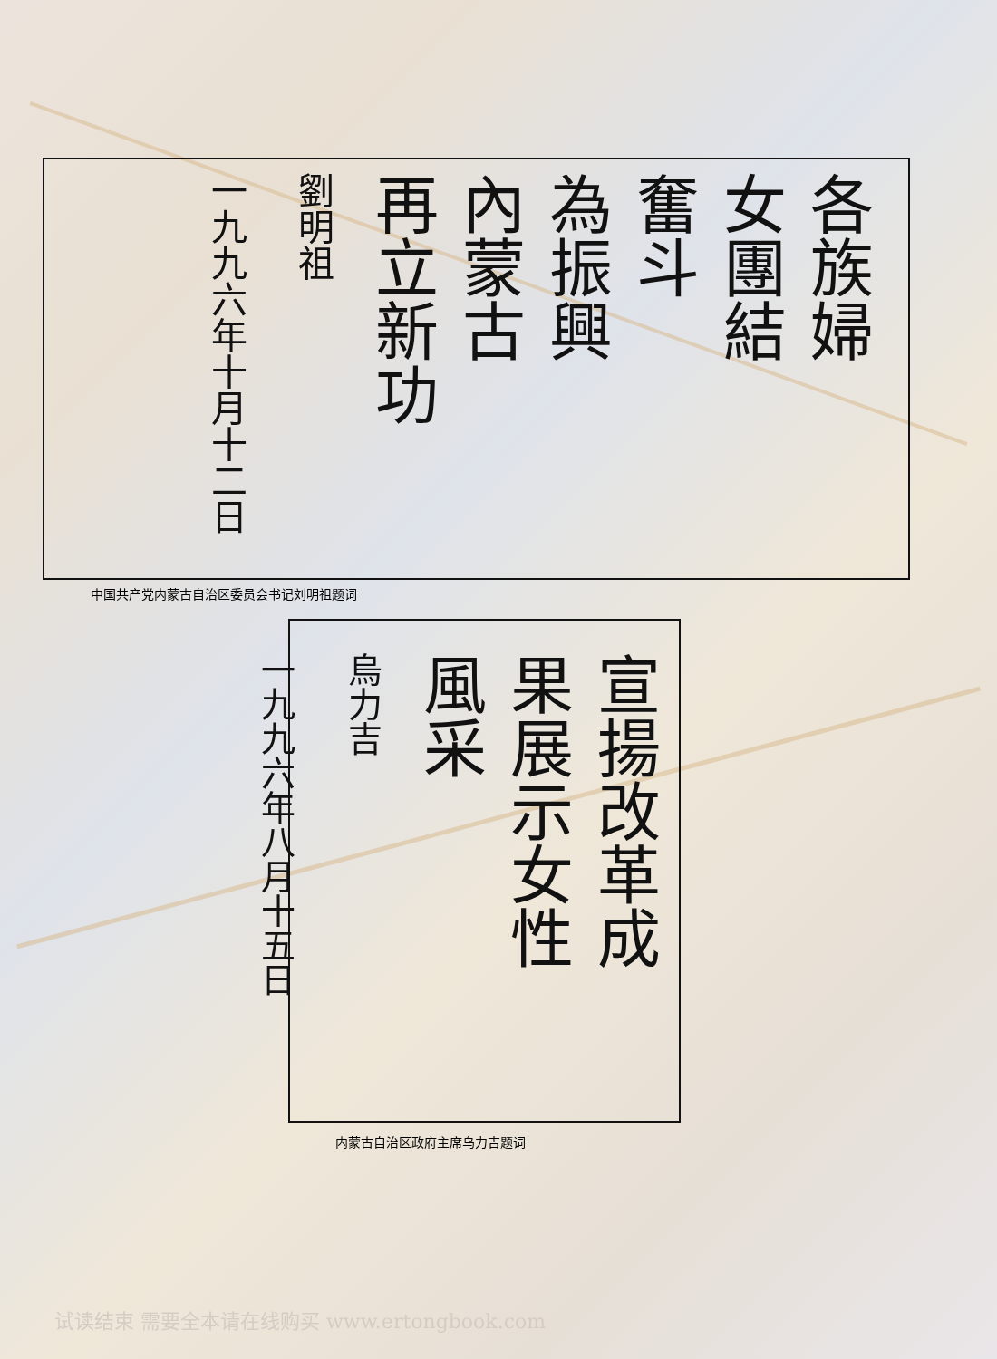各族婦
女團結
奮斗
為振興
內蒙古
再立新功
劉明祖
一九九六年十月十二日
中国共产党内蒙古自治区委员会书记刘明祖题词
宣揚改革成
果展示女性
風采
烏力吉
一九九六年八月十五日
内蒙古自治区政府主席乌力吉题词
试读结束 需要全本请在线购买 www.ertongbook.com